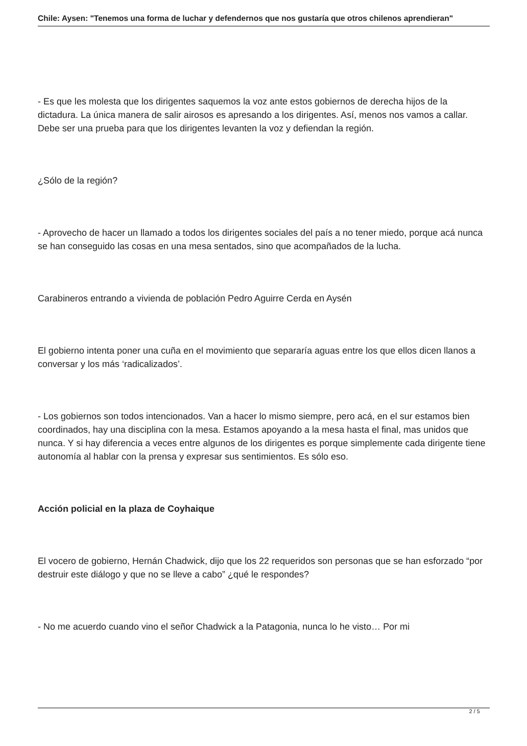Chile: Aysen: "Tenemos una forma de luchar y defendernos que nos gustaría que otros chilenos aprendieran"
- Es que les molesta que los dirigentes saquemos la voz ante estos gobiernos de derecha hijos de la dictadura. La única manera de salir airosos es apresando a los dirigentes. Así, menos nos vamos a callar. Debe ser una prueba para que los dirigentes levanten la voz y defiendan la región.
¿Sólo de la región?
- Aprovecho de hacer un llamado a todos los dirigentes sociales del país a no tener miedo, porque acá nunca se han conseguido las cosas en una mesa sentados, sino que acompañados de la lucha.
Carabineros entrando a vivienda de población Pedro Aguirre Cerda en Aysén
El gobierno intenta poner una cuña en el movimiento que separaría aguas entre los que ellos dicen llanos a conversar y los más ‘radicalizados’.
- Los gobiernos son todos intencionados. Van a hacer lo mismo siempre, pero acá, en el sur estamos bien coordinados, hay una disciplina con la mesa. Estamos apoyando a la mesa hasta el final, mas unidos que nunca. Y si hay diferencia a veces entre algunos de los dirigentes es porque simplemente cada dirigente tiene autonomía al hablar con la prensa y expresar sus sentimientos. Es sólo eso.
Acción policial en la plaza de Coyhaique
El vocero de gobierno, Hernán Chadwick, dijo que los 22 requeridos son personas que se han esforzado “por destruir este diálogo y que no se lleve a cabo” ¿qué le respondes?
- No me acuerdo cuando vino el señor Chadwick a la Patagonia, nunca lo he visto… Por mi
2 / 5